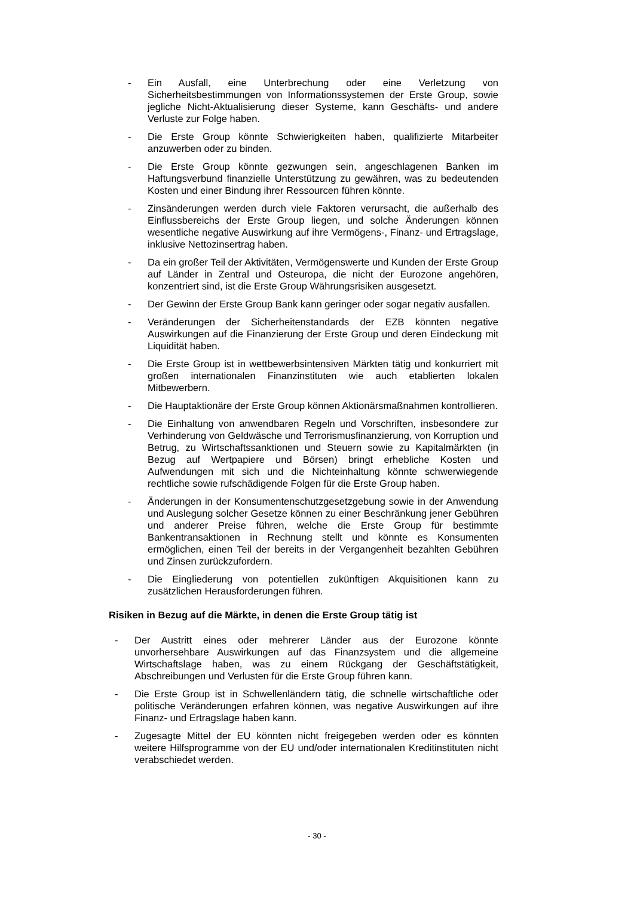- Ein Ausfall, eine Unterbrechung oder eine Verletzung von Sicherheitsbestimmungen von Informationssystemen der Erste Group, sowie jegliche Nicht-Aktualisierung dieser Systeme, kann Geschäfts- und andere Verluste zur Folge haben.
- Die Erste Group könnte Schwierigkeiten haben, qualifizierte Mitarbeiter anzuwerben oder zu binden.
- Die Erste Group könnte gezwungen sein, angeschlagenen Banken im Haftungsverbund finanzielle Unterstützung zu gewähren, was zu bedeutenden Kosten und einer Bindung ihrer Ressourcen führen könnte.
- Zinsänderungen werden durch viele Faktoren verursacht, die außerhalb des Einflussbereichs der Erste Group liegen, und solche Änderungen können wesentliche negative Auswirkung auf ihre Vermögens-, Finanz- und Ertragslage, inklusive Nettozinsertrag haben.
- Da ein großer Teil der Aktivitäten, Vermögenswerte und Kunden der Erste Group auf Länder in Zentral und Osteuropa, die nicht der Eurozone angehören, konzentriert sind, ist die Erste Group Währungsrisiken ausgesetzt.
- Der Gewinn der Erste Group Bank kann geringer oder sogar negativ ausfallen.
- Veränderungen der Sicherheitenstandards der EZB könnten negative Auswirkungen auf die Finanzierung der Erste Group und deren Eindeckung mit Liquidität haben.
- Die Erste Group ist in wettbewerbsintensiven Märkten tätig und konkurriert mit großen internationalen Finanzinstituten wie auch etablierten lokalen Mitbewerbern.
- Die Hauptaktionäre der Erste Group können Aktionärsmaßnahmen kontrollieren.
- Die Einhaltung von anwendbaren Regeln und Vorschriften, insbesondere zur Verhinderung von Geldwäsche und Terrorismusfinanzierung, von Korruption und Betrug, zu Wirtschaftssanktionen und Steuern sowie zu Kapitalmärkten (in Bezug auf Wertpapiere und Börsen) bringt erhebliche Kosten und Aufwendungen mit sich und die Nichteinhaltung könnte schwerwiegende rechtliche sowie rufschädigende Folgen für die Erste Group haben.
- Änderungen in der Konsumentenschutzgesetzgebung sowie in der Anwendung und Auslegung solcher Gesetze können zu einer Beschränkung jener Gebühren und anderer Preise führen, welche die Erste Group für bestimmte Bankentransaktionen in Rechnung stellt und könnte es Konsumenten ermöglichen, einen Teil der bereits in der Vergangenheit bezahlten Gebühren und Zinsen zurückzufordern.
- Die Eingliederung von potentiellen zukünftigen Akquisitionen kann zu zusätzlichen Herausforderungen führen.
Risiken in Bezug auf die Märkte, in denen die Erste Group tätig ist
- Der Austritt eines oder mehrerer Länder aus der Eurozone könnte unvorhersehbare Auswirkungen auf das Finanzsystem und die allgemeine Wirtschaftslage haben, was zu einem Rückgang der Geschäftstätigkeit, Abschreibungen und Verlusten für die Erste Group führen kann.
- Die Erste Group ist in Schwellenländern tätig, die schnelle wirtschaftliche oder politische Veränderungen erfahren können, was negative Auswirkungen auf ihre Finanz- und Ertragslage haben kann.
- Zugesagte Mittel der EU könnten nicht freigegeben werden oder es könnten weitere Hilfsprogramme von der EU und/oder internationalen Kreditinstituten nicht verabschiedet werden.
- 30 -